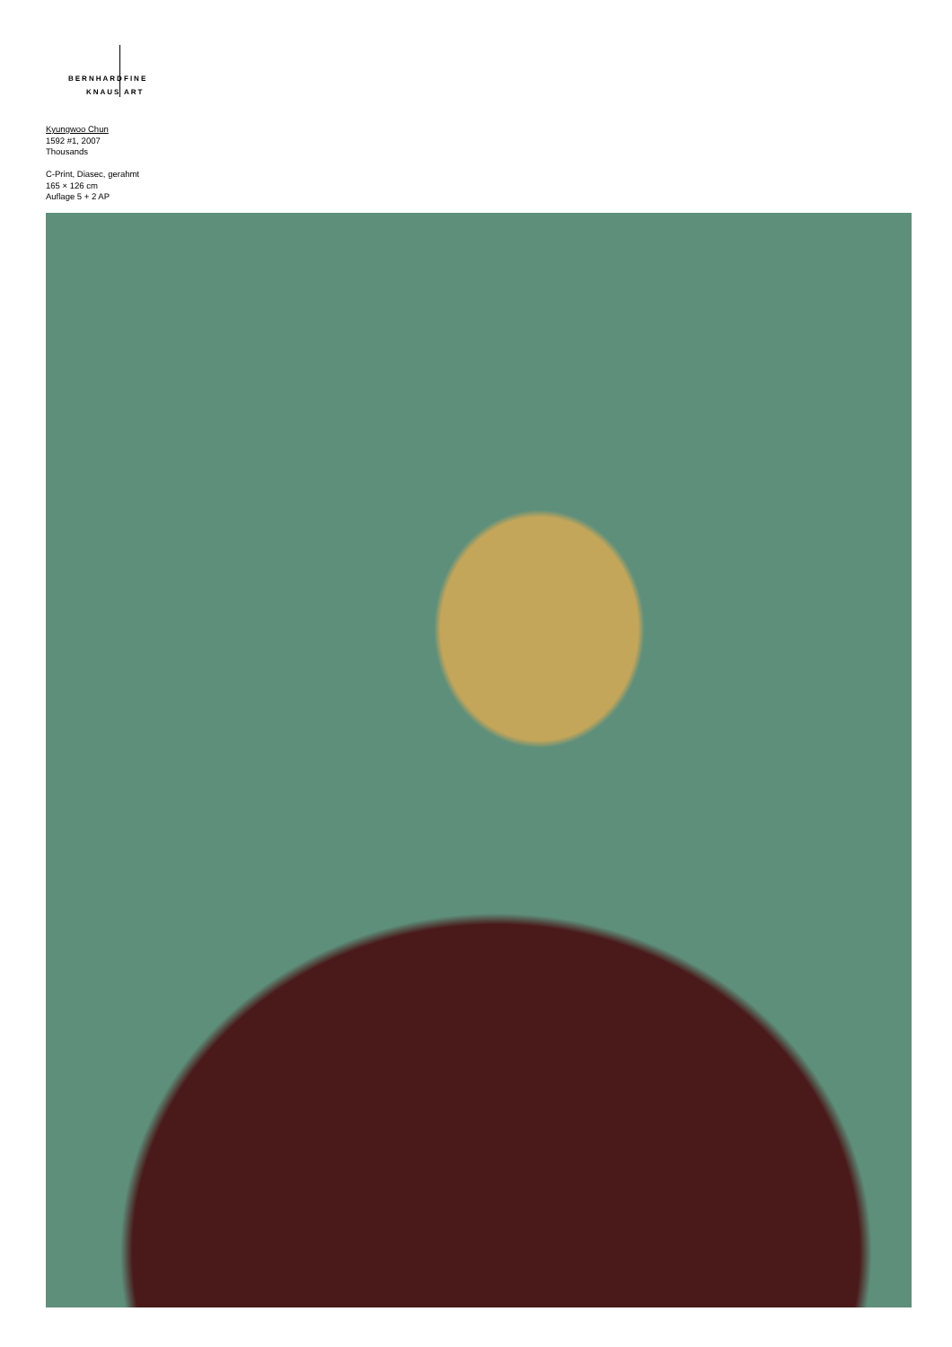BERNHARD FINE
KNAUS ART
Kyungwoo Chun
1592 #1, 2007
Thousands
C-Print, Diasec, gerahmt
165 × 126 cm
Auflage 5 + 2 AP